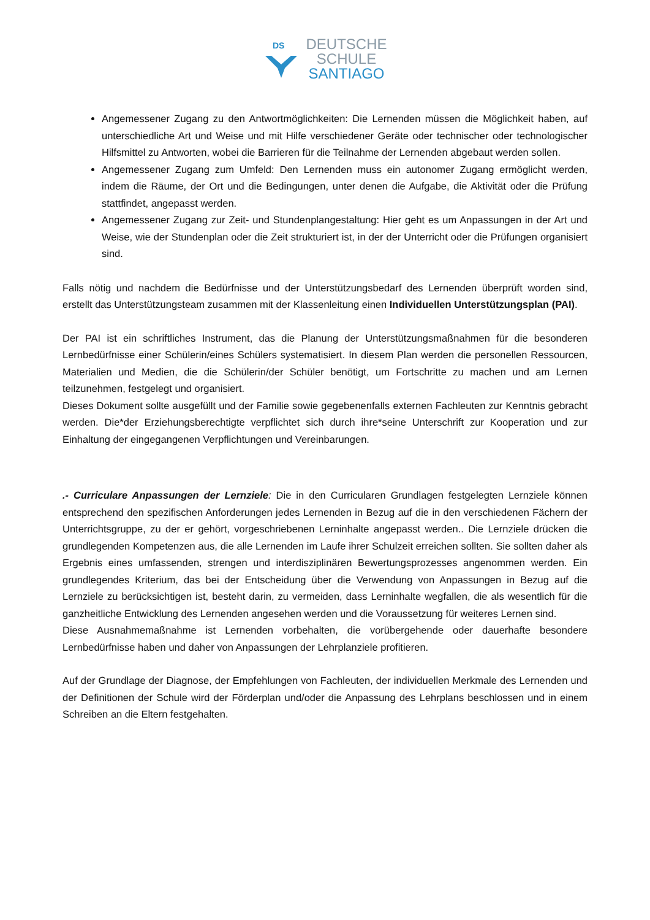DS
DEUTSCHE
SCHULE
SANTIAGO
Angemessener Zugang zu den Antwortmöglichkeiten: Die Lernenden müssen die Möglichkeit haben, auf unterschiedliche Art und Weise und mit Hilfe verschiedener Geräte oder technischer oder technologischer Hilfsmittel zu Antworten, wobei die Barrieren für die Teilnahme der Lernenden abgebaut werden sollen.
Angemessener Zugang zum Umfeld: Den Lernenden muss ein autonomer Zugang ermöglicht werden, indem die Räume, der Ort und die Bedingungen, unter denen die Aufgabe, die Aktivität oder die Prüfung stattfindet, angepasst werden.
Angemessener Zugang zur Zeit- und Stundenplangestaltung: Hier geht es um Anpassungen in der Art und Weise, wie der Stundenplan oder die Zeit strukturiert ist, in der der Unterricht oder die Prüfungen organisiert sind.
Falls nötig und nachdem die Bedürfnisse und der Unterstützungsbedarf des Lernenden überprüft worden sind, erstellt das Unterstützungsteam zusammen mit der Klassenleitung einen Individuellen Unterstützungsplan (PAI).
Der PAI ist ein schriftliches Instrument, das die Planung der Unterstützungsmaßnahmen für die besonderen Lernbedürfnisse einer Schülerin/eines Schülers systematisiert. In diesem Plan werden die personellen Ressourcen, Materialien und Medien, die die Schülerin/der Schüler benötigt, um Fortschritte zu machen und am Lernen teilzunehmen, festgelegt und organisiert.
Dieses Dokument sollte ausgefüllt und der Familie sowie gegebenenfalls externen Fachleuten zur Kenntnis gebracht werden. Die*der Erziehungsberechtigte verpflichtet sich durch ihre*seine Unterschrift zur Kooperation und zur Einhaltung der eingegangenen Verpflichtungen und Vereinbarungen.
.- Curriculare Anpassungen der Lernziele: Die in den Curricularen Grundlagen festgelegten Lernziele können entsprechend den spezifischen Anforderungen jedes Lernenden in Bezug auf die in den verschiedenen Fächern der Unterrichtsgruppe, zu der er gehört, vorgeschriebenen Lerninhalte angepasst werden.. Die Lernziele drücken die grundlegenden Kompetenzen aus, die alle Lernenden im Laufe ihrer Schulzeit erreichen sollten. Sie sollten daher als Ergebnis eines umfassenden, strengen und interdisziplinären Bewertungsprozesses angenommen werden. Ein grundlegendes Kriterium, das bei der Entscheidung über die Verwendung von Anpassungen in Bezug auf die Lernziele zu berücksichtigen ist, besteht darin, zu vermeiden, dass Lerninhalte wegfallen, die als wesentlich für die ganzheitliche Entwicklung des Lernenden angesehen werden und die Voraussetzung für weiteres Lernen sind.
Diese Ausnahmemaßnahme ist Lernenden vorbehalten, die vorübergehende oder dauerhafte besondere Lernbedürfnisse haben und daher von Anpassungen der Lehrplanziele profitieren.
Auf der Grundlage der Diagnose, der Empfehlungen von Fachleuten, der individuellen Merkmale des Lernenden und der Definitionen der Schule wird der Förderplan und/oder die Anpassung des Lehrplans beschlossen und in einem Schreiben an die Eltern festgehalten.